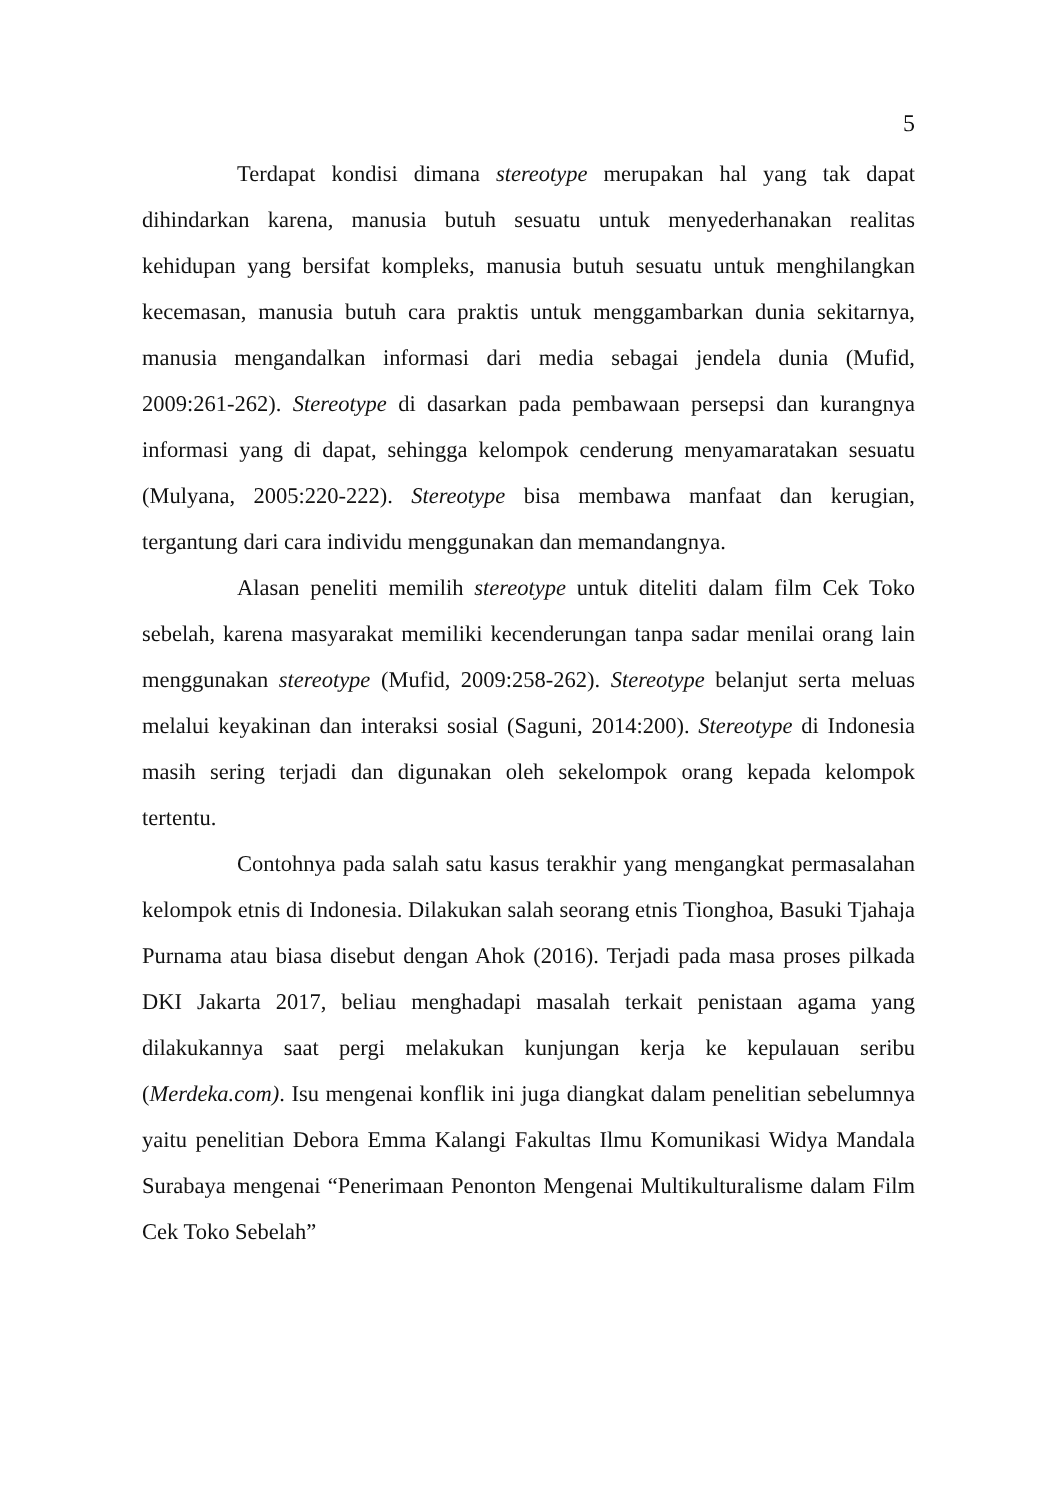5
Terdapat kondisi dimana stereotype merupakan hal yang tak dapat dihindarkan karena, manusia butuh sesuatu untuk menyederhanakan realitas kehidupan yang bersifat kompleks, manusia butuh sesuatu untuk menghilangkan kecemasan, manusia butuh cara praktis untuk menggambarkan dunia sekitarnya, manusia mengandalkan informasi dari media sebagai jendela dunia (Mufid, 2009:261-262). Stereotype di dasarkan pada pembawaan persepsi dan kurangnya informasi yang di dapat, sehingga kelompok cenderung menyamaratakan sesuatu (Mulyana, 2005:220-222). Stereotype bisa membawa manfaat dan kerugian, tergantung dari cara individu menggunakan dan memandangnya.
Alasan peneliti memilih stereotype untuk diteliti dalam film Cek Toko sebelah, karena masyarakat memiliki kecenderungan tanpa sadar menilai orang lain menggunakan stereotype (Mufid, 2009:258-262). Stereotype belanjut serta meluas melalui keyakinan dan interaksi sosial (Saguni, 2014:200). Stereotype di Indonesia masih sering terjadi dan digunakan oleh sekelompok orang kepada kelompok tertentu.
Contohnya pada salah satu kasus terakhir yang mengangkat permasalahan kelompok etnis di Indonesia. Dilakukan salah seorang etnis Tionghoa, Basuki Tjahaja Purnama atau biasa disebut dengan Ahok (2016). Terjadi pada masa proses pilkada DKI Jakarta 2017, beliau menghadapi masalah terkait penistaan agama yang dilakukannya saat pergi melakukan kunjungan kerja ke kepulauan seribu (Merdeka.com). Isu mengenai konflik ini juga diangkat dalam penelitian sebelumnya yaitu penelitian Debora Emma Kalangi Fakultas Ilmu Komunikasi Widya Mandala Surabaya mengenai “Penerimaan Penonton Mengenai Multikulturalisme dalam Film Cek Toko Sebelah”